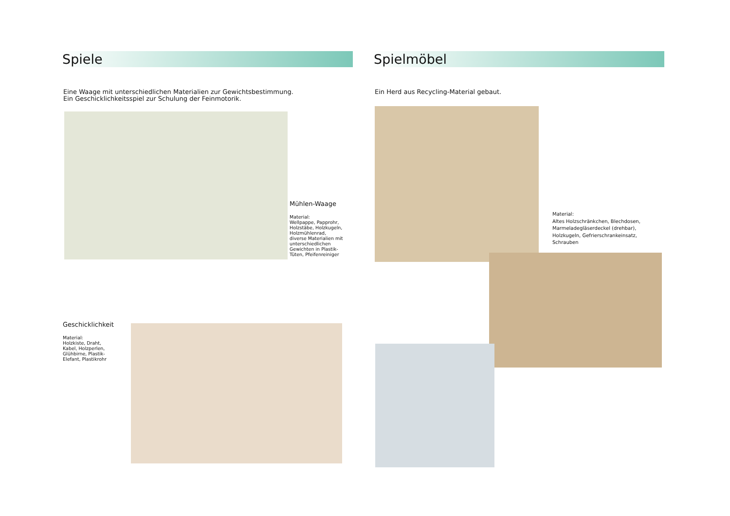Spiele
Eine Waage mit unterschiedlichen Materialien zur Gewichtsbestimmung.
Ein Geschicklichkeitsspiel zur Schulung der Feinmotorik.
Spielmöbel
Ein Herd aus Recycling-Material gebaut.
Mühlen-Waage
Material:
Wellpappe, Papprohr,
Holzstäbe, Holzkugeln,
Holzmühlenrad,
diverse Materialien mit
unterschiedlichen
Gewichten in Plastik-
Tüten, Pfeifenreiniger
Geschicklichkeit
Material:
Holzkiste, Draht,
Kabel, Holzperlen,
Glühbirne, Plastik-
Elefant, Plastikrohr
Material:
Altes Holzschränkchen, Blechdosen,
Marmeladegläserdeckel (drehbar),
Holzkugeln, Gefrierschrankeinsatz,
Schrauben